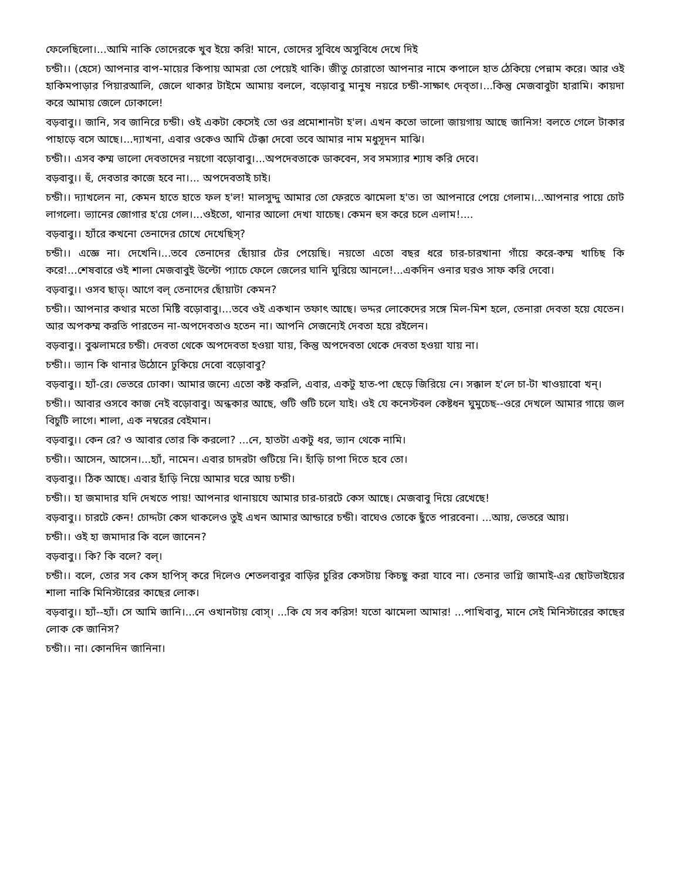ফেলেছিলো।...আমি নাকি তোদেরকে খুব ইয়ে করি! মানে, তোদের সুবিধে অসুবিধে দেখে দিই
চন্ডী।। (হেসে) আপনার বাপ-মায়ের কিপায় আমরা তো পেয়েই থাকি। জীতু চোরাতো আপনার নামে কপালে হাত ঠেকিয়ে পেন্নাম করে। আর ওই হাকিমপাড়ার পিয়ারআলি, জেলে থাকার টাইমে আমায় বললে, বড়োবাবু মানুষ নয়রে চন্ডী-সাক্ষাৎ দেব্‌তা।...কিন্তু মেজবাবুটা হারামি। কায়দা করে আমায় জেলে ঢোকালে!
বড়বাবু।। জানি, সব জানিরে চন্ডী। ওই একটা কেসেই তো ওর প্রমোশানটা হ'ল। এখন কতো ভালো জায়গায় আছে জানিস! বলতে গেলে টাকার পাহাড়ে বসে আছে।...দ্যাখনা, এবার ওকেও আমি টেক্কা দেবো তবে আমার নাম মধুসূদন মাঝি।
চন্ডী।। এসব কম্ম ভালো দেবতাদের নয়গো বড়োবাবু।...অপদেবতাকে ডাকবেন, সব সমস্যার শ্যাষ করি দেবে।
বড়বাবু।। হুঁ, দেবতার কাজে হবে না।... অপদেবতাই চাই।
চন্ডী।। দ্যাখলেন না, কেমন হাতে হাতে ফল হ'ল! মালসুদ্দু আমার তো ফেরতে ঝামেলা হ'ত। তা আপনারে পেয়ে গেলাম।...আপনার পায়ে চোট লাগলো। ভ্যানের জোগার হ'য়ে গেল।...ওইতো, থানার আলো দেখা যাচেছ। কেমন হুস করে চলে এলাম!....
বড়বাবু।। হ্যাঁরে কখনো তেনাদের চোখে দেখেছিস্?
চন্ডী।। এজ্ঞে না। দেখেনি।...তবে তেনাদের ছোঁয়ার টের পেয়েছি। নয়তো এতো বছর ধরে চার-চারখানা গাঁয়ে করে-কম্ম খাচিছ কি করে!...শেষবারে ওই শালা মেজবাবুই উল্টো প্যাচে ফেলে জেলের ঘানি ঘুরিয়ে আনলে!...একদিন ওনার ঘরও সাফ করি দেবো।
বড়বাবু।। ওসব ছাড়্। আগে বল্ তেনাদের ছোঁয়াটা কেমন?
চন্ডী।। আপনার কথার মতো মিষ্টি বড়োবাবু।...তবে ওই একখান তফাৎ আছে। ভদ্দর লোকেদের সঙ্গে মিল-মিশ হলে, তেনারা দেবতা হয়ে যেতেন। আর অপকম্ম করতি পারতেন না-অপদেবতাও হতেন না। আপনি সেজন্যেই দেবতা হয়ে রইলেন।
বড়বাবু।। বুঝলামরে চন্ডী। দেবতা থেকে অপদেবতা হওয়া যায়, কিন্তু অপদেবতা থেকে দেবতা হওয়া যায় না।
চন্ডী।। ভ্যান কি থানার উঠোনে ঢুকিয়ে দেবো বড়োবাবু?
বড়বাবু।। হ্যাঁ-রে। ভেতরে ঢোকা। আমার জন্যে এতো কষ্ট করলি, এবার, একটু হাত-পা ছেড়ে জিরিয়ে নে। সক্কাল হ'লে চা-টা খাওয়াবো খন্।
চন্ডী।। আবার ওসবে কাজ নেই বড়োবাবু। অন্ধকার আছে, গুটি গুটি চলে যাই। ওই যে কনেস্টবল কেষ্টধন ঘুমুচেছ--ওরে দেখলে আমার গায়ে জল বিচুটি লাগে। শালা, এক নম্বরের বেইমান।
বড়বাবু।। কেন রে? ও আবার তোর কি করলো? ...নে, হাতটা একটু ধর, ভ্যান থেকে নামি।
চন্ডী।। আসেন, আসেন।...হ্যাঁ, নামেন। এবার চাদরটা গুটিয়ে নি। হাঁড়ি চাপা দিতে হবে তো।
বড়বাবু।। ঠিক আছে। এবার হাঁড়ি নিয়ে আমার ঘরে আয় চন্ডী।
চন্ডী।। হা জমাদার যদি দেখতে পায়! আপনার থানায়যে আমার চার-চারটে কেস আছে। মেজবাবু দিয়ে রেখেছে!
বড়বাবু।। চারটে কেন! চোদ্দটা কেস থাকলেও তুই এখন আমার আন্ডারে চন্ডী। বাঘেও তোকে ছুঁতে পারবেনা। ...আয়, ভেতরে আয়।
চন্ডী।। ওই হা জমাদার কি বলে জানেন?
বড়বাবু।। কি? কি বলে? বল্।
চন্ডী।। বলে, তোর সব কেস হাপিস্ করে দিলেও শেতলবাবুর বাড়ির চুরির কেসটায় কিচছু করা যাবে না। তেনার ভাগ্নি জামাই-এর ছোটভাইয়ের শালা নাকি মিনিস্টারের কাছের লোক।
বড়বাবু।। হ্যাঁ--হ্যাঁ। সে আমি জানি।...নে ওখানটায় বোস্। ...কি যে সব করিস! যতো ঝামেলা আমার! ...পাখিবাবু, মানে সেই মিনিস্টারের কাছের লোক কে জানিস?
চন্ডী।। না। কোনদিন জানিনা।